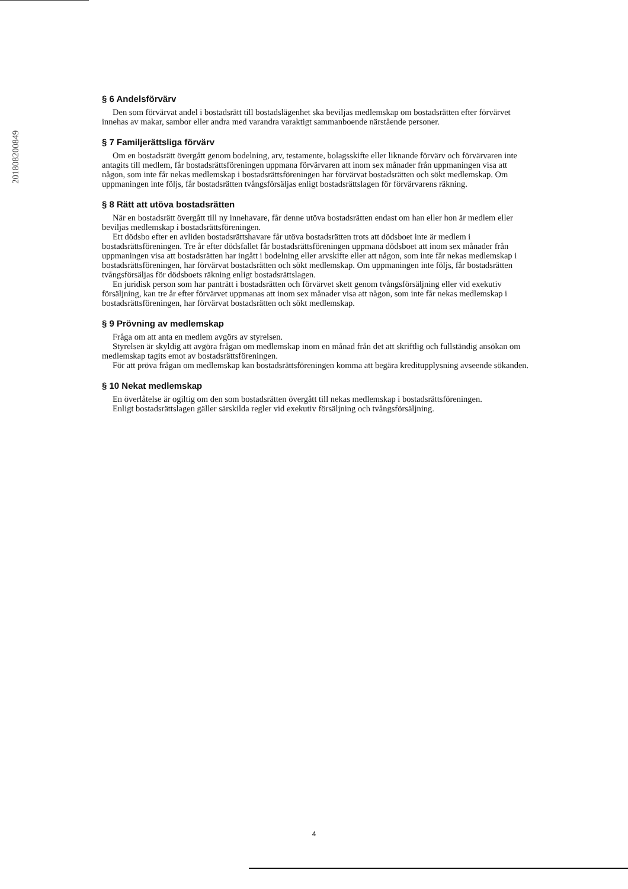201808200849
§ 6 Andelsförvärv
Den som förvärvat andel i bostadsrätt till bostadslägenhet ska beviljas medlemskap om bostadsrätten efter förvärvet innehas av makar, sambor eller andra med varandra varaktigt sammanboende närstående personer.
§ 7 Familjerättsliga förvärv
Om en bostadsrätt övergått genom bodelning, arv, testamente, bolagsskifte eller liknande förvärv och förvärvaren inte antagits till medlem, får bostadsrättsföreningen uppmana förvärvaren att inom sex månader från uppmaningen visa att någon, som inte får nekas medlemskap i bostadsrättsföreningen har förvärvat bostadsrätten och sökt medlemskap. Om uppmaningen inte följs, får bostadsrätten tvångsförsäljas enligt bostadsrättslagen för förvärvarens räkning.
§ 8 Rätt att utöva bostadsrätten
När en bostadsrätt övergått till ny innehavare, får denne utöva bostadsrätten endast om han eller hon är medlem eller beviljas medlemskap i bostadsrättsföreningen.
Ett dödsbo efter en avliden bostadsrättshavare får utöva bostadsrätten trots att dödsboet inte är medlem i bostadsrättsföreningen. Tre år efter dödsfallet får bostadsrättsföreningen uppmana dödsboet att inom sex månader från uppmaningen visa att bostadsrätten har ingått i bodelning eller arvskifte eller att någon, som inte får nekas medlemskap i bostadsrättsföreningen, har förvärvat bostadsrätten och sökt medlemskap. Om uppmaningen inte följs, får bostadsrätten tvångsförsäljas för dödsboets räkning enligt bostadsrättslagen.
En juridisk person som har panträtt i bostadsrätten och förvärvet skett genom tvångsförsäljning eller vid exekutiv försäljning, kan tre år efter förvärvet uppmanas att inom sex månader visa att någon, som inte får nekas medlemskap i bostadsrättsföreningen, har förvärvat bostadsrätten och sökt medlemskap.
§ 9 Prövning av medlemskap
Fråga om att anta en medlem avgörs av styrelsen.
Styrelsen är skyldig att avgöra frågan om medlemskap inom en månad från det att skriftlig och fullständig ansökan om medlemskap tagits emot av bostadsrättsföreningen.
För att pröva frågan om medlemskap kan bostadsrättsföreningen komma att begära kreditupplysning avseende sökanden.
§ 10 Nekat medlemskap
En överlåtelse är ogiltig om den som bostadsrätten övergått till nekas medlemskap i bostadsrättsföreningen.
Enligt bostadsrättslagen gäller särskilda regler vid exekutiv försäljning och tvångsförsäljning.
4